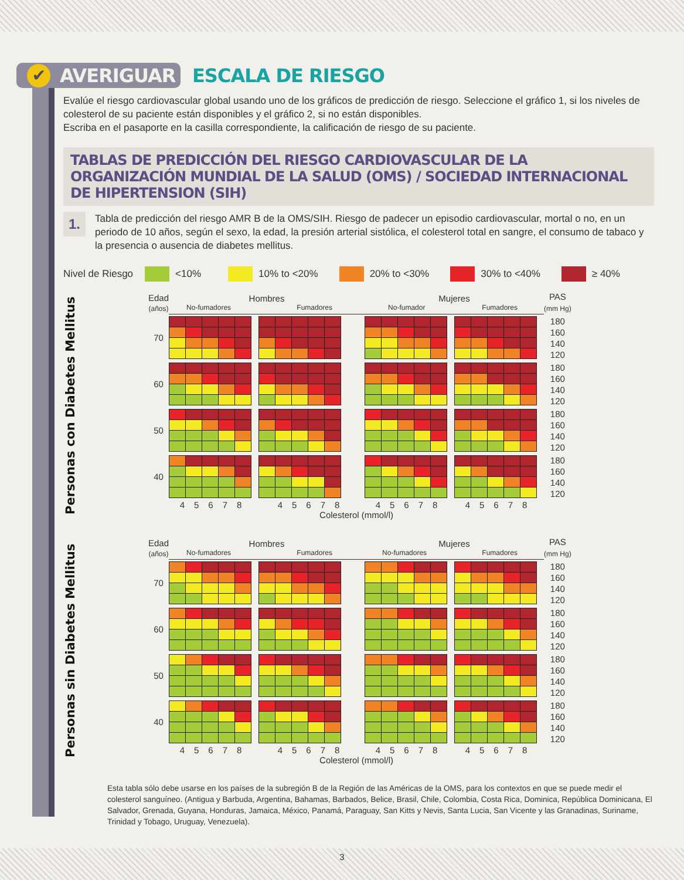✔ AVERIGUAR
ESCALA DE RIESGO
Evalúe el riesgo cardiovascular global usando uno de los gráficos de predicción de riesgo. Seleccione el gráfico 1, si los niveles de colesterol de su paciente están disponibles y el gráfico 2, si no están disponibles.
Escriba en el pasaporte en la casilla correspondiente, la calificación de riesgo de su paciente.
TABLAS DE PREDICCIÓN DEL RIESGO CARDIOVASCULAR DE LA ORGANIZACIÓN MUNDIAL DE LA SALUD (OMS) / SOCIEDAD INTERNACIONAL DE HIPERTENSION (SIH)
1.
Tabla de predicción del riesgo AMR B de la OMS/SIH. Riesgo de padecer un episodio cardiovascular, mortal o no, en un periodo de 10 años, según el sexo, la edad, la presión arterial sistólica, el colesterol total en sangre, el consumo de tabaco y la presencia o ausencia de diabetes mellitus.
Nivel de Riesgo
<10%
10% to <20%
20% to <30%
30% to <40%
≥ 40%
Personas con Diabetes Mellitus
| Edad (años) | Hombres No-fumadores Fumadores | | Mujeres No-fumador Fumadores | | PAS (mm Hg) |
| 70 | | | | | 180 160 140 120 |
| 60 | | | | | 180 160 140 120 |
| 50 | | | | | 180 160 140 120 |
| 40 | | | | | 180 160 140 120 |
| | 45678 | 45678 | 45678 | 45678 | |
| | Colesterol (mmol/l) | | | | |
Personas sin Diabetes Mellitus
| Edad (años) | Hombres No-fumadores Fumadores | | Mujeres No-fumadores Fumadores | | PAS (mm Hg) |
| 70 | | | | | 180 160 140 120 |
| 60 | | | | | 180 160 140 120 |
| 50 | | | | | 180 160 140 120 |
| 40 | | | | | 180 160 140 120 |
| | 45678 | 45678 | 45678 | 45678 | |
| | Colesterol (mmol/l) | | | | |
Esta tabla sólo debe usarse en los países de la subregión B de la Región de las Américas de la OMS, para los contextos en que se puede medir el colesterol sanguíneo. (Antigua y Barbuda, Argentina, Bahamas, Barbados, Belice, Brasil, Chile, Colombia, Costa Rica, Dominica, República Dominicana, El Salvador, Grenada, Guyana, Honduras, Jamaica, México, Panamá, Paraguay, San Kitts y Nevis, Santa Lucia, San Vicente y las Granadinas, Suriname, Trinidad y Tobago, Uruguay, Venezuela).
3